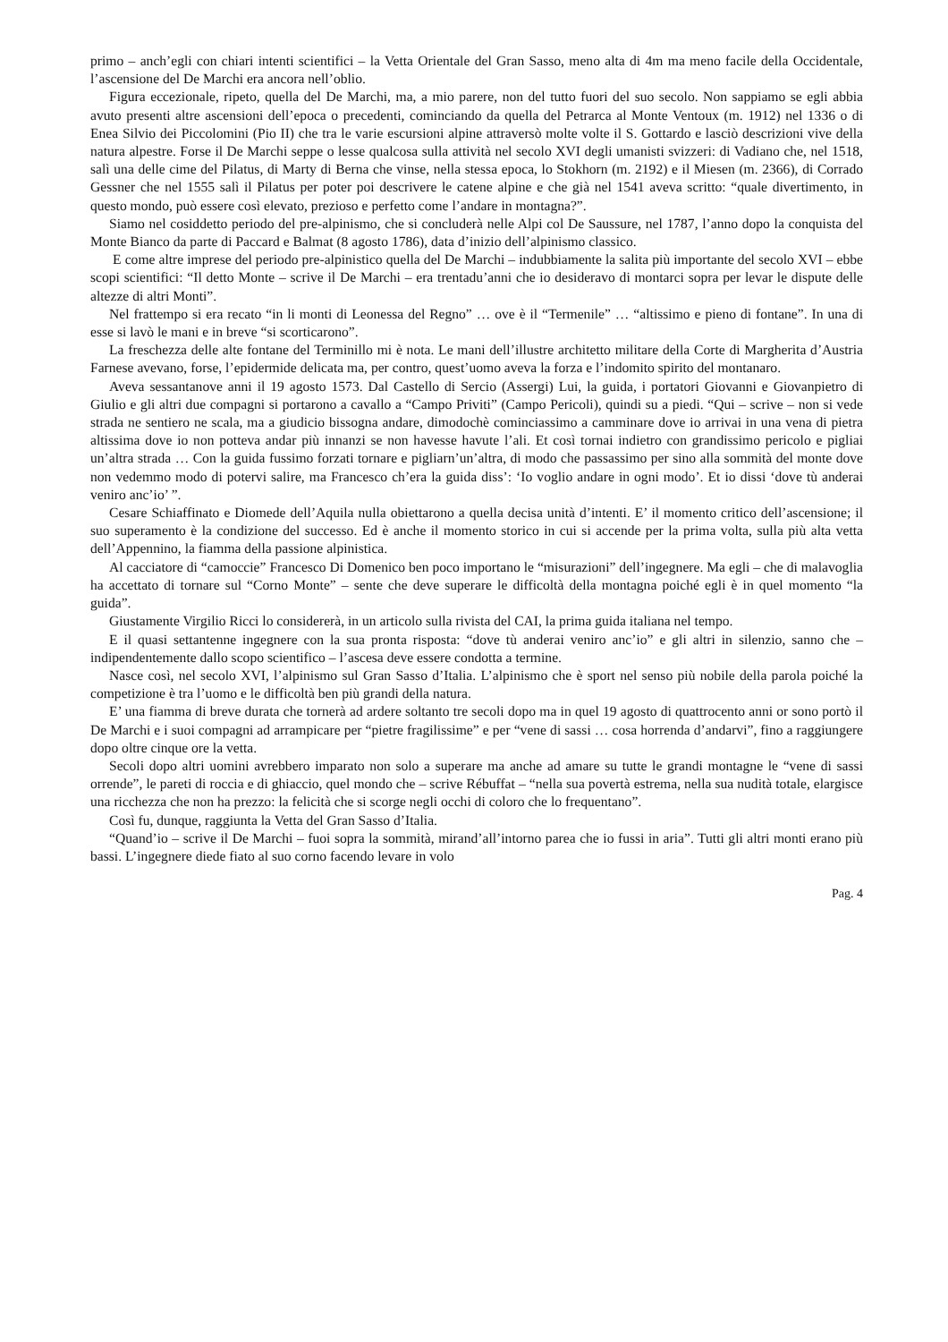primo – anch’egli con chiari intenti scientifici – la Vetta Orientale del Gran Sasso, meno alta di 4m ma meno facile della Occidentale, l’ascensione del De Marchi era ancora nell’oblio.
Figura eccezionale, ripeto, quella del De Marchi, ma, a mio parere, non del tutto fuori del suo secolo. Non sappiamo se egli abbia avuto presenti altre ascensioni dell’epoca o precedenti, cominciando da quella del Petrarca al Monte Ventoux (m. 1912) nel 1336 o di Enea Silvio dei Piccolomini (Pio II) che tra le varie escursioni alpine attraversò molte volte il S. Gottardo e lasciò descrizioni vive della natura alpestre. Forse il De Marchi seppe o lesse qualcosa sulla attività nel secolo XVI degli umanisti svizzeri: di Vadiano che, nel 1518, salì una delle cime del Pilatus, di Marty di Berna che vinse, nella stessa epoca, lo Stokhorn (m. 2192) e il Miesen (m. 2366), di Corrado Gessner che nel 1555 salì il Pilatus per poter poi descrivere le catene alpine e che già nel 1541 aveva scritto: “quale divertimento, in questo mondo, può essere così elevato, prezioso e perfetto come l’andare in montagna?”.
Siamo nel cosiddetto periodo del pre-alpinismo, che si concluderà nelle Alpi col De Saussure, nel 1787, l’anno dopo la conquista del Monte Bianco da parte di Paccard e Balmat (8 agosto 1786), data d’inizio dell’alpinismo classico.
E come altre imprese del periodo pre-alpinistico quella del De Marchi – indubbiamente la salita più importante del secolo XVI – ebbe scopi scientifici: “Il detto Monte – scrive il De Marchi – era trentadu’anni che io desideravo di montarci sopra per levar le dispute delle altezze di altri Monti”.
Nel frattempo si era recato “in li monti di Leonessa del Regno” … ove è il “Termenile” … “altissimo e pieno di fontane”. In una di esse si lavò le mani e in breve “si scorticarono”.
La freschezza delle alte fontane del Terminillo mi è nota. Le mani dell’illustre architetto militare della Corte di Margherita d’Austria Farnese avevano, forse, l’epidermide delicata ma, per contro, quest’uomo aveva la forza e l’indomito spirito del montanaro.
Aveva sessantanove anni il 19 agosto 1573. Dal Castello di Sercio (Assergi) Lui, la guida, i portatori Giovanni e Giovanpietro di Giulio e gli altri due compagni si portarono a cavallo a “Campo Priviti” (Campo Pericoli), quindi su a piedi. “Qui – scrive – non si vede strada ne sentiero ne scala, ma a giudicio bissogna andare, dimodochè cominciassimo a camminare dove io arrivai in una vena di pietra altissima dove io non potteva andar più innanzi se non havesse havute l’ali. Et così tornai indietro con grandissimo pericolo e pigliai un’altra strada … Con la guida fussimo forzati tornare e pigliarn’un’altra, di modo che passassimo per sino alla sommità del monte dove non vedemmo modo di potervi salire, ma Francesco ch’era la guida diss’: ‘Io voglio andare in ogni modo’. Et io dissi ‘dove tù anderai veniro anc’io’ ”.
Cesare Schiaffinato e Diomede dell’Aquila nulla obiettarono a quella decisa unità d’intenti. E’ il momento critico dell’ascensione; il suo superamento è la condizione del successo. Ed è anche il momento storico in cui si accende per la prima volta, sulla più alta vetta dell’Appennino, la fiamma della passione alpinistica.
Al cacciatore di “camoccie” Francesco Di Domenico ben poco importano le “misurazioni” dell’ingegnere. Ma egli – che di malavoglia ha accettato di tornare sul “Corno Monte” – sente che deve superare le difficoltà della montagna poiché egli è in quel momento “la guida”.
Giustamente Virgilio Ricci lo considererà, in un articolo sulla rivista del CAI, la prima guida italiana nel tempo.
E il quasi settantenne ingegnere con la sua pronta risposta: “dove tù anderai veniro anc’io” e gli altri in silenzio, sanno che – indipendentemente dallo scopo scientifico – l’ascesa deve essere condotta a termine.
Nasce così, nel secolo XVI, l’alpinismo sul Gran Sasso d’Italia. L’alpinismo che è sport nel senso più nobile della parola poiché la competizione è tra l’uomo e le difficoltà ben più grandi della natura.
E’ una fiamma di breve durata che tornerà ad ardere soltanto tre secoli dopo ma in quel 19 agosto di quattrocento anni or sono portò il De Marchi e i suoi compagni ad arrampicare per “pietre fragilissime” e per “vene di sassi … cosa horrenda d’andarvi”, fino a raggiungere dopo oltre cinque ore la vetta.
Secoli dopo altri uomini avrebbero imparato non solo a superare ma anche ad amare su tutte le grandi montagne le “vene di sassi orrende”, le pareti di roccia e di ghiaccio, quel mondo che – scrive Rébuffat – “nella sua povertà estrema, nella sua nudità totale, elargisce una ricchezza che non ha prezzo: la felicità che si scorge negli occhi di coloro che lo frequentano”.
Così fu, dunque, raggiunta la Vetta del Gran Sasso d’Italia.
“Quand’io – scrive il De Marchi – fuoi sopra la sommità, mirand’all’intorno parea che io fussi in aria”. Tutti gli altri monti erano più bassi. L’ingegnere diede fiato al suo corno facendo levare in volo
Pag. 4